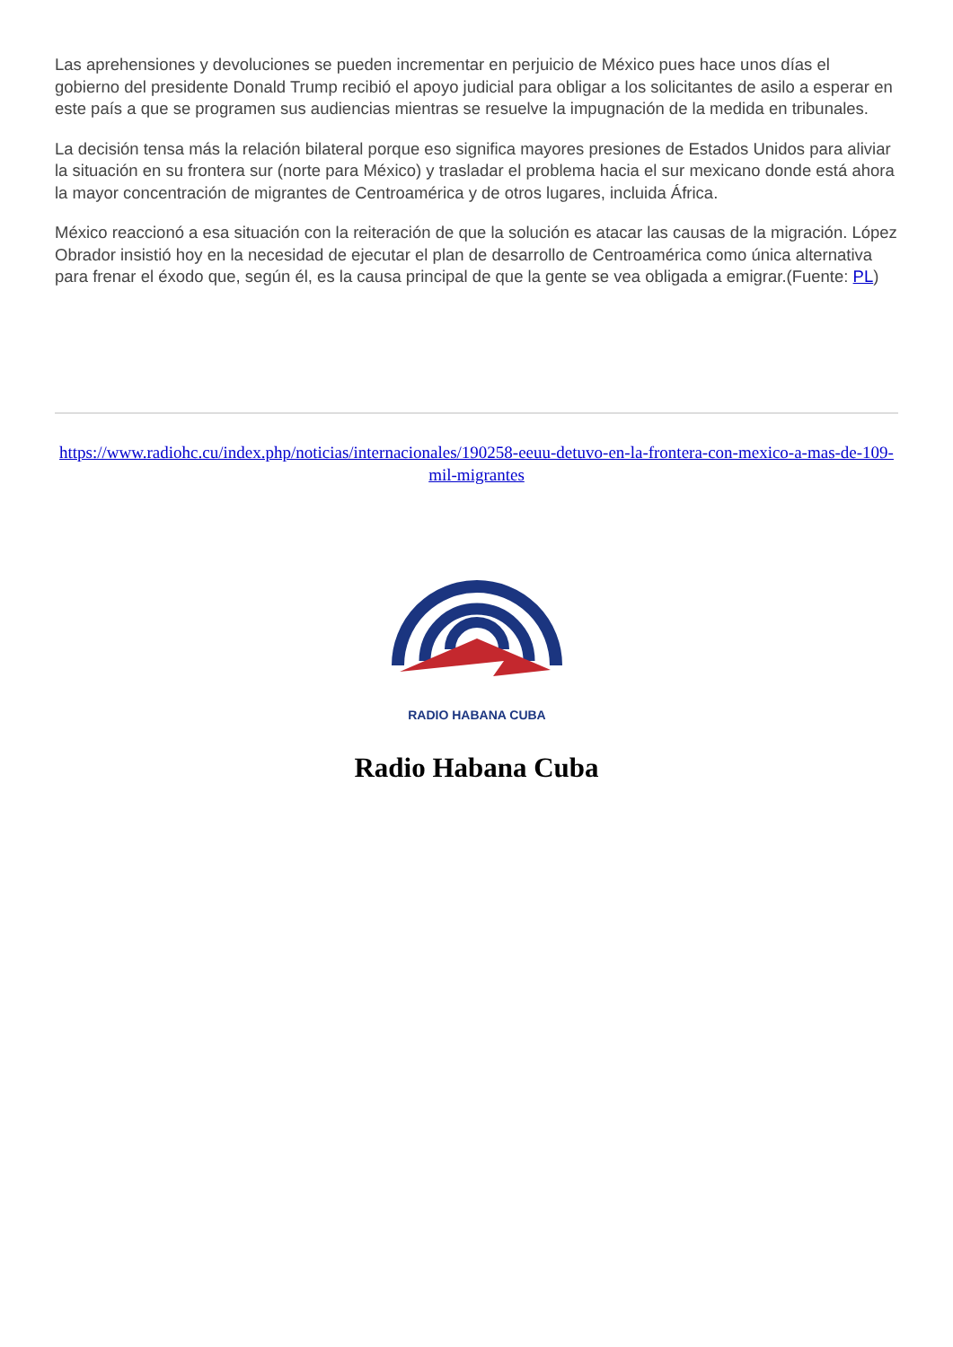Las aprehensiones y devoluciones se pueden incrementar en perjuicio de México pues hace unos días el gobierno del presidente Donald Trump recibió el apoyo judicial para obligar a los solicitantes de asilo a esperar en este país a que se programen sus audiencias mientras se resuelve la impugnación de la medida en tribunales.
La decisión tensa más la relación bilateral porque eso significa mayores presiones de Estados Unidos para aliviar la situación en su frontera sur (norte para México) y trasladar el problema hacia el sur mexicano donde está ahora la mayor concentración de migrantes de Centroamérica y de otros lugares, incluida África.
México reaccionó a esa situación con la reiteración de que la solución es atacar las causas de la migración. López Obrador insistió hoy en la necesidad de ejecutar el plan de desarrollo de Centroamérica como única alternativa para frenar el éxodo que, según él, es la causa principal de que la gente se vea obligada a emigrar.(Fuente: PL)
https://www.radiohc.cu/index.php/noticias/internacionales/190258-eeuu-detuvo-en-la-frontera-con-mexico-a-mas-de-109-mil-migrantes
RADIO HABANA CUBA
Radio Habana Cuba